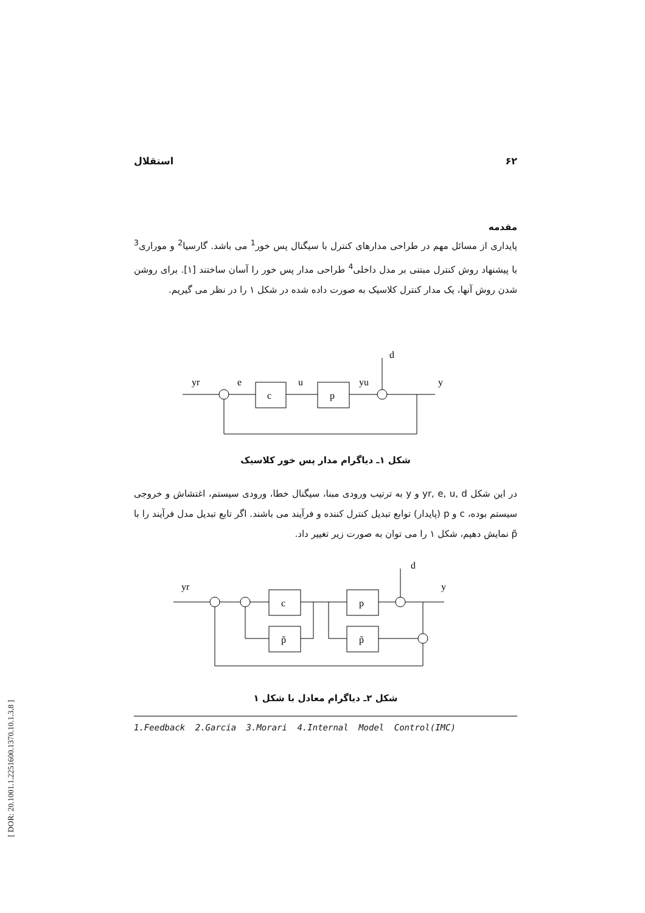۶۲ استقلال
مقدمه
پایداری از مسائل مهم در طراحی مدارهای کنترل با سیگنال پس خور<sup>1</sup> می باشد. گارسیا<sup>2</sup> و موراری<sup>3</sup> با پیشنهاد روش کنترل مبتنی بر مدل داخلی<sup>4</sup> طراحی مدار پس خور را آسان ساختند [۱]. برای روشن شدن روش آنها، یک مدار کنترل کلاسیک به صورت داده شده در شکل ۱ را در نظر می گیریم.
yr
e
u
yu
d
y
c
p
شکل ۱ـ دیاگرام مدار پس خور کلاسیک
در این شکل yr, e, u, d و y به ترتیب ورودی مبنا، سیگنال خطا، ورودی سیستم، اغتشاش و خروجی سیستم بوده، c و p (پایدار) توابع تبدیل کنترل کننده و فرآیند می باشند. اگر تابع تبدیل مدل فرآیند را با p̃ نمایش دهیم، شکل ۱ را می توان به صورت زیر تغییر داد.
yr
d
y
c
p̃
p
p̃
شکل ۲ـ دیاگرام معادل با شکل ۱
1.Feedback 2.Garcia 3.Morari 4.Internal Model Control(IMC)
[ DOR: 20.1001.1.2251600.1370.10.1.3.8 ]